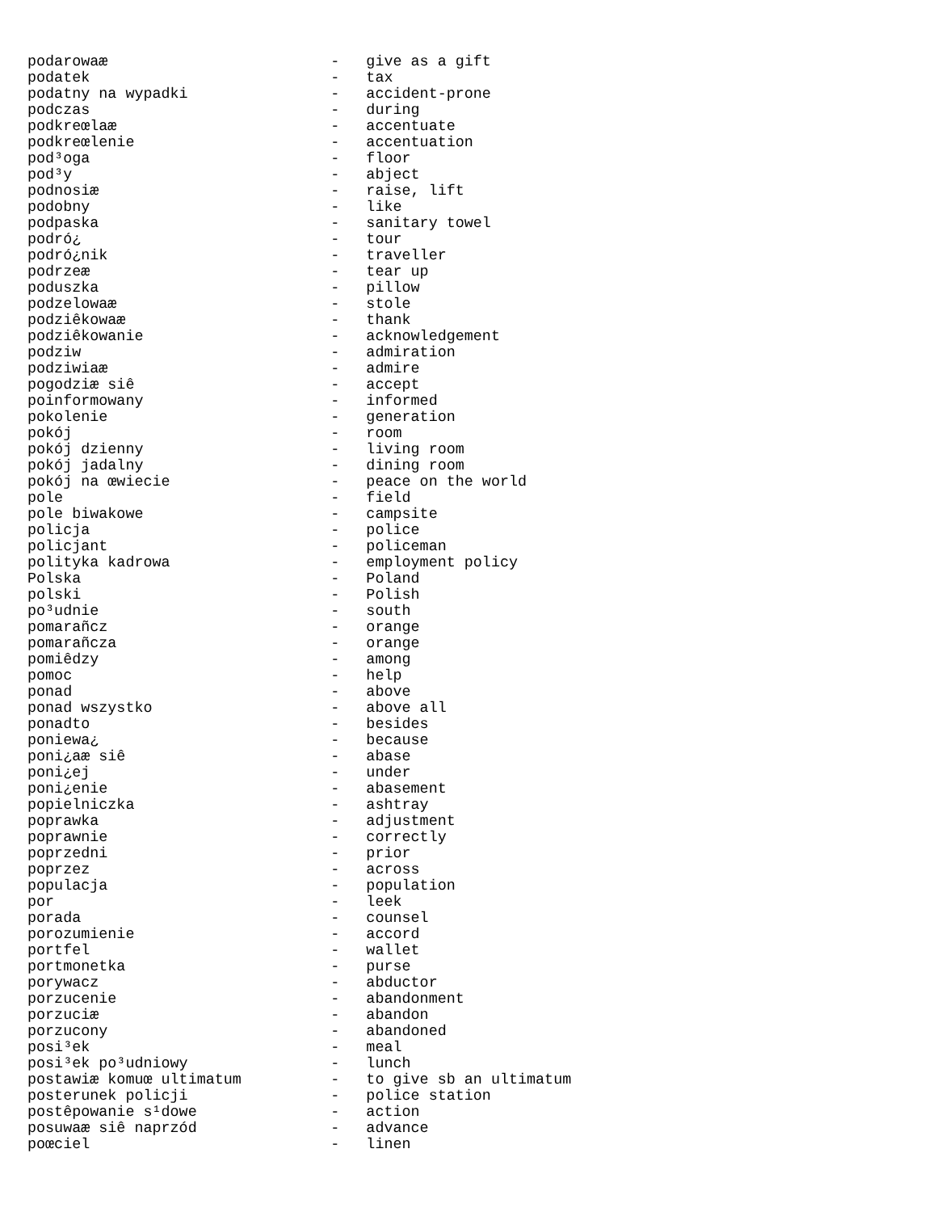podarowaæ                         -   give as a gift
podatek                           -   tax
podatny na wypadki                -   accident-prone
podczas                           -   during
podkreœlaæ                        -   accentuate
podkreœlenie                      -   accentuation
pod³oga                           -   floor
pod³y                             -   abject
podnosiæ                          -   raise, lift
podobny                           -   like
podpaska                          -   sanitary towel
podró¿                            -   tour
podró¿nik                         -   traveller
podrzeæ                           -   tear up
poduszka                          -   pillow
podzelowaæ                        -   stole
podziêkowaæ                       -   thank
podziêkowanie                     -   acknowledgement
podziw                            -   admiration
podziwiaæ                         -   admire
pogodziæ siê                      -   accept
poinformowany                     -   informed
pokolenie                         -   generation
pokój                             -   room
pokój dzienny                     -   living room
pokój jadalny                     -   dining room
pokój na œwiecie                  -   peace on the world
pole                              -   field
pole biwakowe                     -   campsite
policja                           -   police
policjant                         -   policeman
polityka kadrowa                  -   employment policy
Polska                            -   Poland
polski                            -   Polish
po³udnie                          -   south
pomarañcz                         -   orange
pomarañcza                        -   orange
pomiêdzy                          -   among
pomoc                             -   help
ponad                             -   above
ponad wszystko                    -   above all
ponadto                           -   besides
poniewa¿                          -   because
poni¿aæ siê                       -   abase
poni¿ej                           -   under
poni¿enie                         -   abasement
popielniczka                      -   ashtray
poprawka                          -   adjustment
poprawnie                         -   correctly
poprzedni                         -   prior
poprzez                           -   across
populacja                         -   population
por                               -   leek
porada                            -   counsel
porozumienie                      -   accord
portfel                           -   wallet
portmonetka                       -   purse
porywacz                          -   abductor
porzucenie                        -   abandonment
porzuciæ                          -   abandon
porzucony                         -   abandoned
posi³ek                           -   meal
posi³ek po³udniowy                -   lunch
postawiæ komuœ ultimatum          -   to give sb an ultimatum
posterunek policji                -   police station
postêpowanie s¹dowe               -   action
posuwaæ siê naprzód               -   advance
poœciel                           -   linen